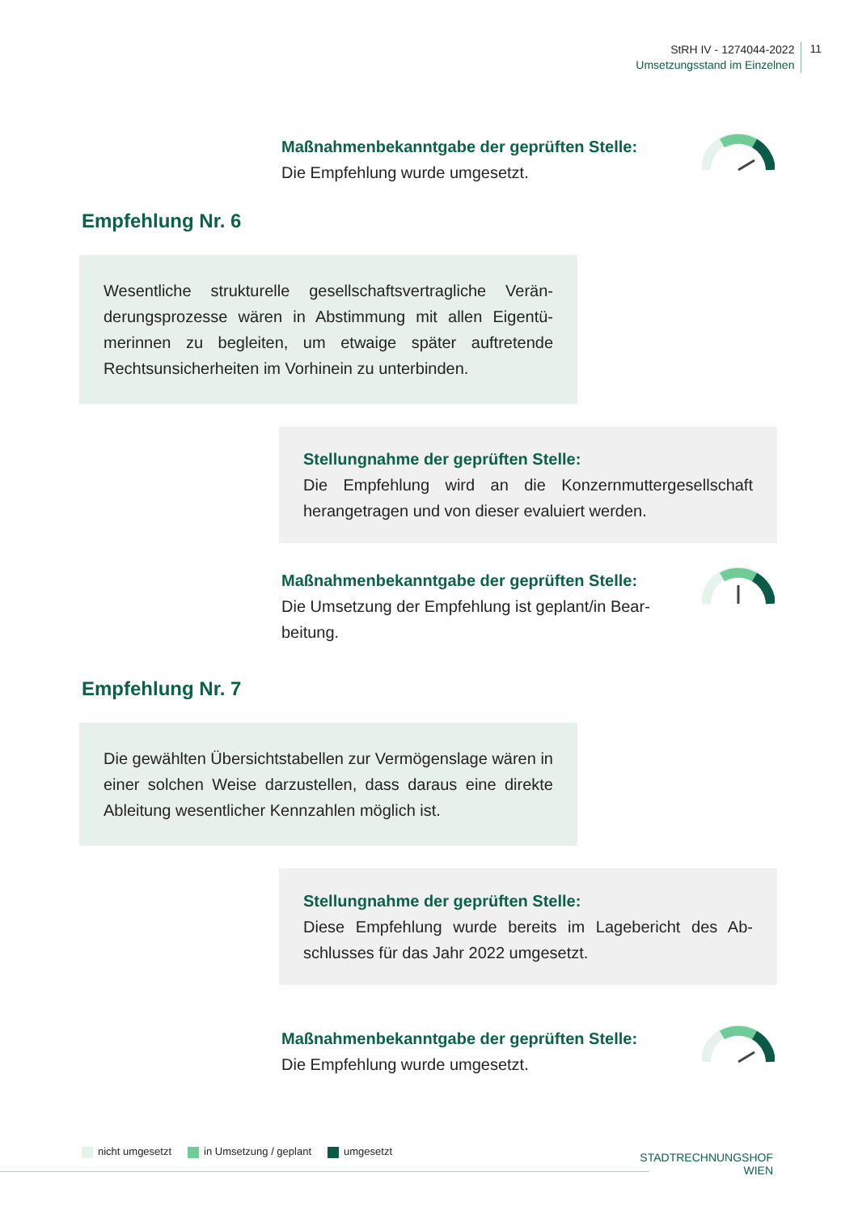StRH IV - 1274044-2022
Umsetzungsstand im Einzelnen
11
Maßnahmenbekanntgabe der geprüften Stelle:
Die Empfehlung wurde umgesetzt.
Empfehlung Nr. 6
Wesentliche strukturelle gesellschaftsvertragliche Verän­derungsprozesse wären in Abstimmung mit allen Eigentü­merinnen zu begleiten, um etwaige später auftretende Rechtsunsicherheiten im Vorhinein zu unterbinden.
Stellungnahme der geprüften Stelle:
Die Empfehlung wird an die Konzernmuttergesellschaft herangetragen und von dieser evaluiert werden.
Maßnahmenbekanntgabe der geprüften Stelle:
Die Umsetzung der Empfehlung ist geplant/in Bear­beitung.
Empfehlung Nr. 7
Die gewählten Übersichtstabellen zur Vermögenslage wä­ren in einer solchen Weise darzustellen, dass daraus eine direkte Ableitung wesentlicher Kennzahlen möglich ist.
Stellungnahme der geprüften Stelle:
Diese Empfehlung wurde bereits im Lagebericht des Ab­schlusses für das Jahr 2022 umgesetzt.
Maßnahmenbekanntgabe der geprüften Stelle:
Die Empfehlung wurde umgesetzt.
nicht umgesetzt in Umsetzung / geplant umgesetzt
STADTRECHNUNGSHOF
WIEN